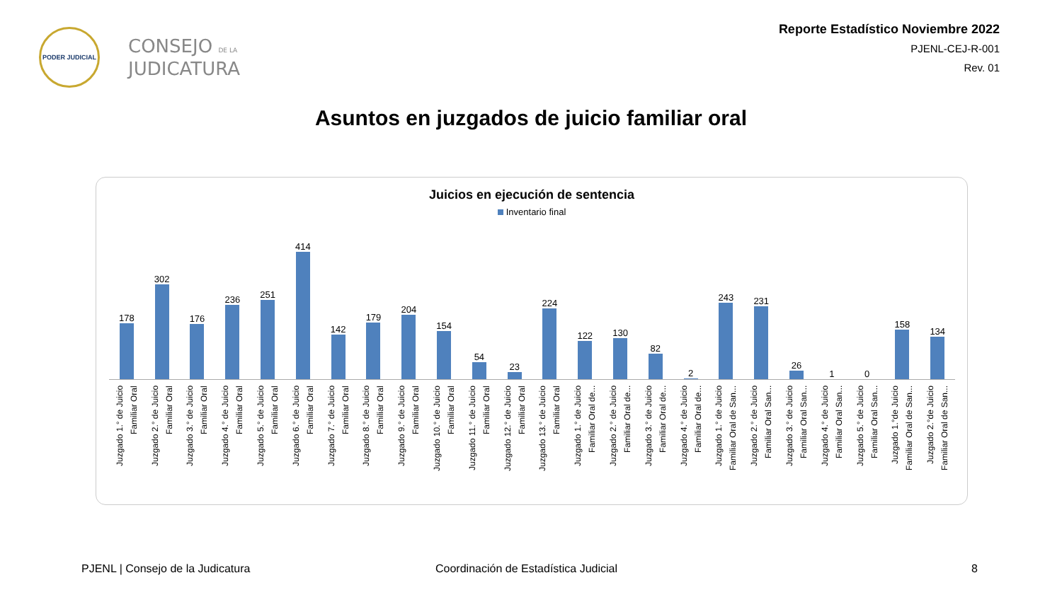PODER JUDICIAL
CONSEJO DE LA
JUDICATURA
Reporte Estadístico Noviembre 2022
PJENL-CEJ-R-001
Rev. 01
Asuntos en juzgados de juicio familiar oral
Juicios en ejecución de sentencia
Inventario final
178
Juzgado 1.° de Juicio Familiar Oral
302
Juzgado 2.° de Juicio Familiar Oral
176
Juzgado 3.° de Juicio Familiar Oral
236
Juzgado 4.° de Juicio Familiar Oral
251
Juzgado 5.° de Juicio Familiar Oral
414
Juzgado 6.° de Juicio Familiar Oral
142
Juzgado 7.° de Juicio Familiar Oral
179
Juzgado 8.° de Juicio Familiar Oral
204
Juzgado 9.° de Juicio Familiar Oral
154
Juzgado 10.° de Juicio Familiar Oral
54
Juzgado 11.° de Juicio Familiar Oral
23
Juzgado 12.° de Juicio Familiar Oral
224
Juzgado 13.° de Juicio Familiar Oral
122
Juzgado 1.° de Juicio Familiar Oral de...
130
Juzgado 2.° de Juicio Familiar Oral de...
82
Juzgado 3.° de Juicio Familiar Oral de...
2
Juzgado 4.° de Juicio Familiar Oral de...
243
Juzgado 1.° de Juicio Familiar Oral de San...
231
Juzgado 2.° de Juicio Familiar Oral San...
26
Juzgado 3.° de Juicio Familiar Oral San...
1
Juzgado 4.° de Juicio Familiar Oral San...
0
Juzgado 5.° de Juicio Familiar Oral San...
158
Juzgado 1.°de Juicio Familiar Oral de San...
134
Juzgado 2.°de Juicio Familiar Oral de San...
PJENL | Consejo de la Judicatura
Coordinación de Estadística Judicial
8